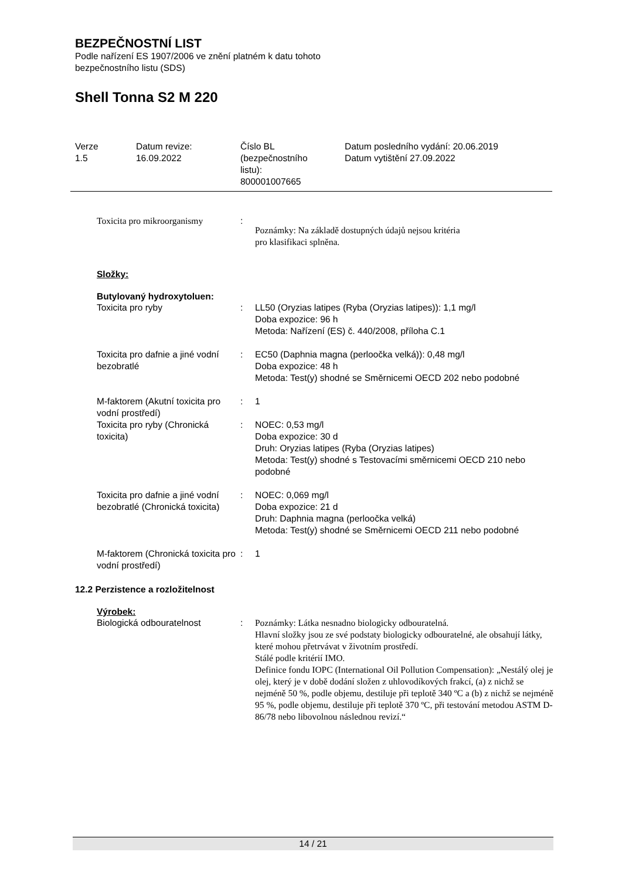BEZPEČNOSTNÍ LIST
Podle nařízení ES 1907/2006 ve znění platném k datu tohoto
bezpečnostního listu (SDS)
Shell Tonna S2 M 220
| Verze 1.5 | Datum revize: 16.09.2022 | Číslo BL (bezpečnostního listu): 800001007665 | Datum posledního vydání: 20.06.2019 Datum vytištění 27.09.2022 |
| Toxicita pro mikroorganismy | : | Poznámky: Na základě dostupných údajů nejsou kritéria pro klasifikaci splněna. |
Složky:
Butylovaný hydroxytoluen:
| Toxicita pro ryby | : | LL50 (Oryzias latipes (Ryba (Oryzias latipes)): 1,1 mg/l Doba expozice: 96 h Metoda: Nařízení (ES) č. 440/2008, příloha C.1 |
| Toxicita pro dafnie a jiné vodní bezobratlé | : | EC50 (Daphnia magna (perloočka velká)): 0,48 mg/l Doba expozice: 48 h Metoda: Test(y) shodné se Směrnicemi OECD 202 nebo podobné |
| M-faktorem (Akutní toxicita pro vodní prostředí) | : | 1 |
| Toxicita pro ryby (Chronická toxicita) | : | NOEC: 0,53 mg/l Doba expozice: 30 d Druh: Oryzias latipes (Ryba (Oryzias latipes) Metoda: Test(y) shodné s Testovacími směrnicemi OECD 210 nebo podobné |
| Toxicita pro dafnie a jiné vodní bezobratlé (Chronická toxicita) | : | NOEC: 0,069 mg/l Doba expozice: 21 d Druh: Daphnia magna (perloočka velká) Metoda: Test(y) shodné se Směrnicemi OECD 211 nebo podobné |
| M-faktorem (Chronická toxicita pro vodní prostředí) | : | 1 |
12.2 Perzistence a rozložitelnost
Výrobek:
| Biologická odbouratelnost | : | Poznámky: Látka nesnadno biologicky odbouratelná. Hlavní složky jsou ze své podstaty biologicky odbouratelné, ale obsahují látky, které mohou přetrvávat v životním prostředí. Stálé podle kritérií IMO. Definice fondu IOPC (International Oil Pollution Compensation): „Nestálý olej je olej, který je v době dodání složen z uhlovodíkových frakcí, (a) z nichž se nejméně 50 %, podle objemu, destiluje při teplotě 340 ºC a (b) z nichž se nejméně 95 %, podle objemu, destiluje při teplotě 370 ºC, při testování metodou ASTM D-86/78 nebo libovolnou následnou revizí.“ |
14 / 21